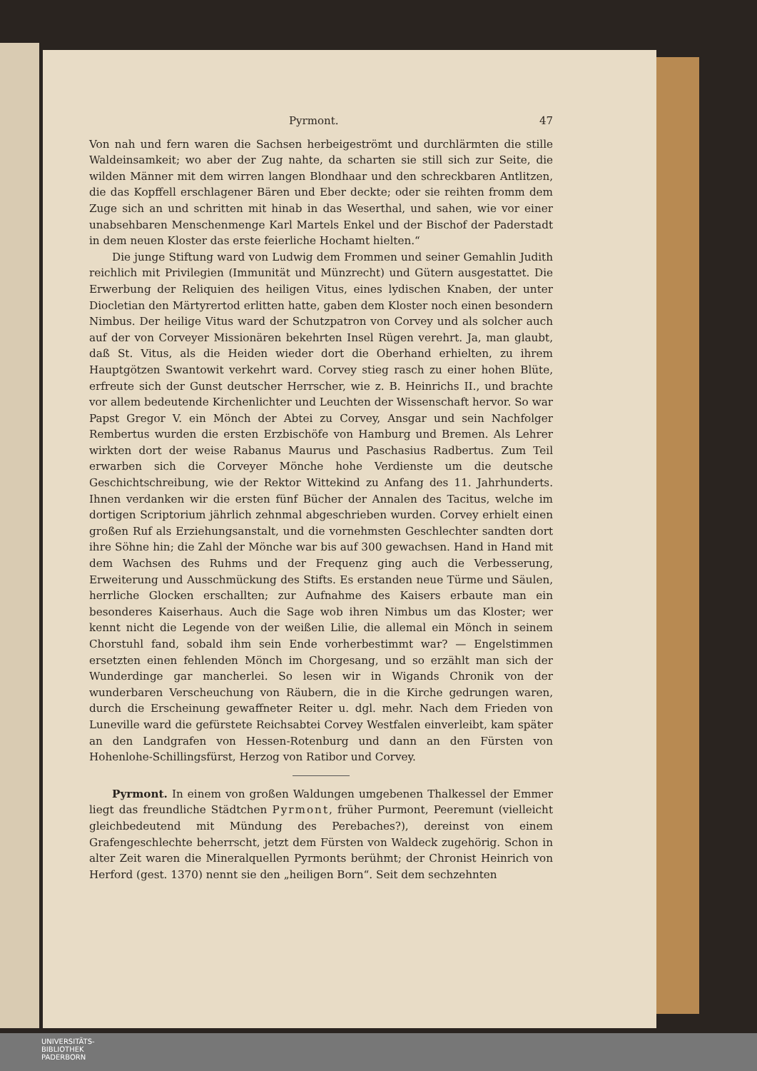Pyrmont. 47
Von nah und fern waren die Sachsen herbeigeströmt und durchlärmten die stille Waldeinsamkeit; wo aber der Zug nahte, da scharten sie still sich zur Seite, die wilden Männer mit dem wirren langen Blondhaar und den schreckbaren Antlitzen, die das Kopffell erschlagener Bären und Eber deckte; oder sie reihten fromm dem Zuge sich an und schritten mit hinab in das Weserthal, und sahen, wie vor einer unabsehbaren Menschenmenge Karl Martels Enkel und der Bischof der Paderstadt in dem neuen Kloster das erste feierliche Hochamt hielten.“
Die junge Stiftung ward von Ludwig dem Frommen und seiner Gemahlin Judith reichlich mit Privilegien (Immunität und Münzrecht) und Gütern ausgestattet. Die Erwerbung der Reliquien des heiligen Vitus, eines lydischen Knaben, der unter Diocletian den Märtyrertod erlitten hatte, gaben dem Kloster noch einen besondern Nimbus. Der heilige Vitus ward der Schutzpatron von Corvey und als solcher auch auf der von Corveyer Missionären bekehrten Insel Rügen verehrt. Ja, man glaubt, daß St. Vitus, als die Heiden wieder dort die Oberhand erhielten, zu ihrem Hauptgötzen Swantowit verkehrt ward. Corvey stieg rasch zu einer hohen Blüte, erfreute sich der Gunst deutscher Herrscher, wie z. B. Heinrichs II., und brachte vor allem bedeutende Kirchenlichter und Leuchten der Wissenschaft hervor. So war Papst Gregor V. ein Mönch der Abtei zu Corvey, Ansgar und sein Nachfolger Rembertus wurden die ersten Erzbischöfe von Hamburg und Bremen. Als Lehrer wirkten dort der weise Rabanus Maurus und Paschasius Radbertus. Zum Teil erwarben sich die Corveyer Mönche hohe Verdienste um die deutsche Geschichtschreibung, wie der Rektor Wittekind zu Anfang des 11. Jahrhunderts. Ihnen verdanken wir die ersten fünf Bücher der Annalen des Tacitus, welche im dortigen Scriptorium jährlich zehnmal abgeschrieben wurden. Corvey erhielt einen großen Ruf als Erziehungsanstalt, und die vornehmsten Geschlechter sandten dort ihre Söhne hin; die Zahl der Mönche war bis auf 300 gewachsen. Hand in Hand mit dem Wachsen des Ruhms und der Frequenz ging auch die Verbesserung, Erweiterung und Ausschmückung des Stifts. Es erstanden neue Türme und Säulen, herrliche Glocken erschallten; zur Aufnahme des Kaisers erbaute man ein besonderes Kaiserhaus. Auch die Sage wob ihren Nimbus um das Kloster; wer kennt nicht die Legende von der weißen Lilie, die allemal ein Mönch in seinem Chorstuhl fand, sobald ihm sein Ende vorherbestimmt war? — Engelstimmen ersetzten einen fehlenden Mönch im Chorgesang, und so erzählt man sich der Wunderdinge gar mancherlei. So lesen wir in Wigands Chronik von der wunderbaren Verscheuchung von Räubern, die in die Kirche gedrungen waren, durch die Erscheinung gewaffneter Reiter u. dgl. mehr. Nach dem Frieden von Luneville ward die gefürstete Reichsabtei Corvey Westfalen einverleibt, kam später an den Landgrafen von Hessen-Rotenburg und dann an den Fürsten von Hohenlohe-Schillingsfürst, Herzog von Ratibor und Corvey.
Pyrmont. In einem von großen Waldungen umgebenen Thalkessel der Emmer liegt das freundliche Städtchen Pyrmont, früher Purmont, Peeremunt (vielleicht gleichbedeutend mit Mündung des Perebaches?), dereinst von einem Grafengeschlechte beherrscht, jetzt dem Fürsten von Waldeck zugehörig. Schon in alter Zeit waren die Mineralquellen Pyrmonts berühmt; der Chronist Heinrich von Herford (gest. 1370) nennt sie den „heiligen Born“. Seit dem sechzehnten
UNIVERSITÄTS-
BIBLIOTHEK
PADERBORN